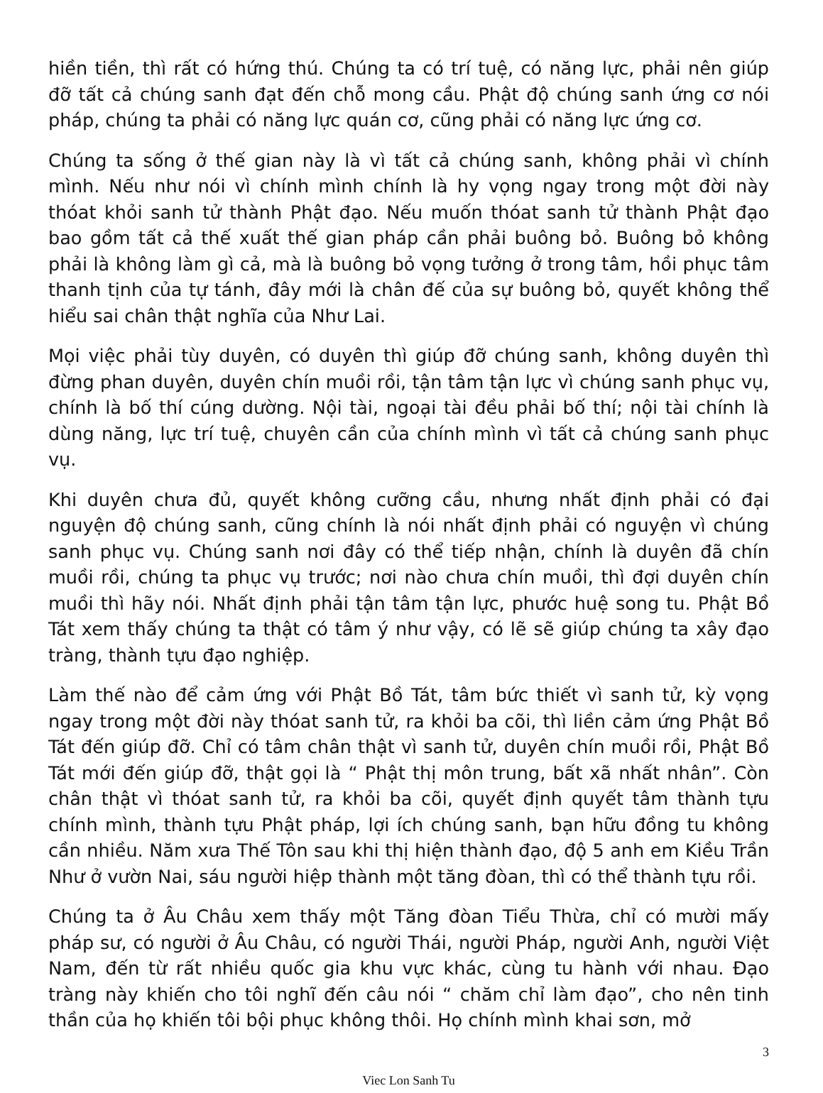hiền tiền, thì rất có hứng thú. Chúng ta có trí tuệ, có năng lực, phải nên giúp đỡ tất cả chúng sanh đạt đến chỗ mong cầu. Phật độ chúng sanh ứng cơ nói pháp, chúng ta phải có năng lực quán cơ, cũng phải có năng lực ứng cơ.
Chúng ta sống ở thế gian này là vì tất cả chúng sanh, không phải vì chính mình. Nếu như nói vì chính mình chính là hy vọng ngay trong một đời này thóat khỏi sanh tử thành Phật đạo. Nếu muốn thóat sanh tử thành Phật đạo bao gồm tất cả thế xuất thế gian pháp cần phải buông bỏ. Buông bỏ không phải là không làm gì cả, mà là buông bỏ vọng tưởng ở trong tâm, hồi phục tâm thanh tịnh của tự tánh, đây mới là chân đế của sự buông bỏ, quyết không thể hiểu sai chân thật nghĩa của Như Lai.
Mọi việc phải tùy duyên, có duyên thì giúp đỡ chúng sanh, không duyên thì đừng phan duyên, duyên chín muồi rồi, tận tâm tận lực vì chúng sanh phục vụ, chính là bố thí cúng dường. Nội tài, ngoại tài đều phải bố thí; nội tài chính là dùng năng, lực trí tuệ, chuyên cần của chính mình vì tất cả chúng sanh phục vụ.
Khi duyên chưa đủ, quyết không cưỡng cầu, nhưng nhất định phải có đại nguyện độ chúng sanh, cũng chính là nói nhất định phải có nguyện vì chúng sanh phục vụ. Chúng sanh nơi đây có thể tiếp nhận, chính là duyên đã chín muồi rồi, chúng ta phục vụ trước; nơi nào chưa chín muồi, thì đợi duyên chín muồi thì hãy nói. Nhất định phải tận tâm tận lực, phước huệ song tu. Phật Bồ Tát xem thấy chúng ta thật có tâm ý như vậy, có lẽ sẽ giúp chúng ta xây đạo tràng, thành tựu đạo nghiệp.
Làm thế nào để cảm ứng với Phật Bồ Tát, tâm bức thiết vì sanh tử, kỳ vọng ngay trong một đời này thóat sanh tử, ra khỏi ba cõi, thì liền cảm ứng Phật Bồ Tát đến giúp đỡ. Chỉ có tâm chân thật vì sanh tử, duyên chín muồi rồi, Phật Bồ Tát mới đến giúp đỡ, thật gọi là “ Phật thị môn trung, bất xã nhất nhân”. Còn chân thật vì thóat sanh tử, ra khỏi ba cõi, quyết định quyết tâm thành tựu chính mình, thành tựu Phật pháp, lợi ích chúng sanh, bạn hữu đồng tu không cần nhiều. Năm xưa Thế Tôn sau khi thị hiện thành đạo, độ 5 anh em Kiều Trần Như ở vườn Nai, sáu người hiệp thành một tăng đòan, thì có thể thành tựu rồi.
Chúng ta ở Âu Châu xem thấy một Tăng đòan Tiểu Thừa, chỉ có mười mấy pháp sư, có người ở Âu Châu, có người Thái, người Pháp, người Anh, người Việt Nam, đến từ rất nhiều quốc gia khu vực khác, cùng tu hành với nhau. Đạo tràng này khiến cho tôi nghĩ đến câu nói “ chăm chỉ làm đạo”, cho nên tinh thần của họ khiến tôi bội phục không thôi. Họ chính mình khai sơn, mở
3
Viec Lon Sanh Tu